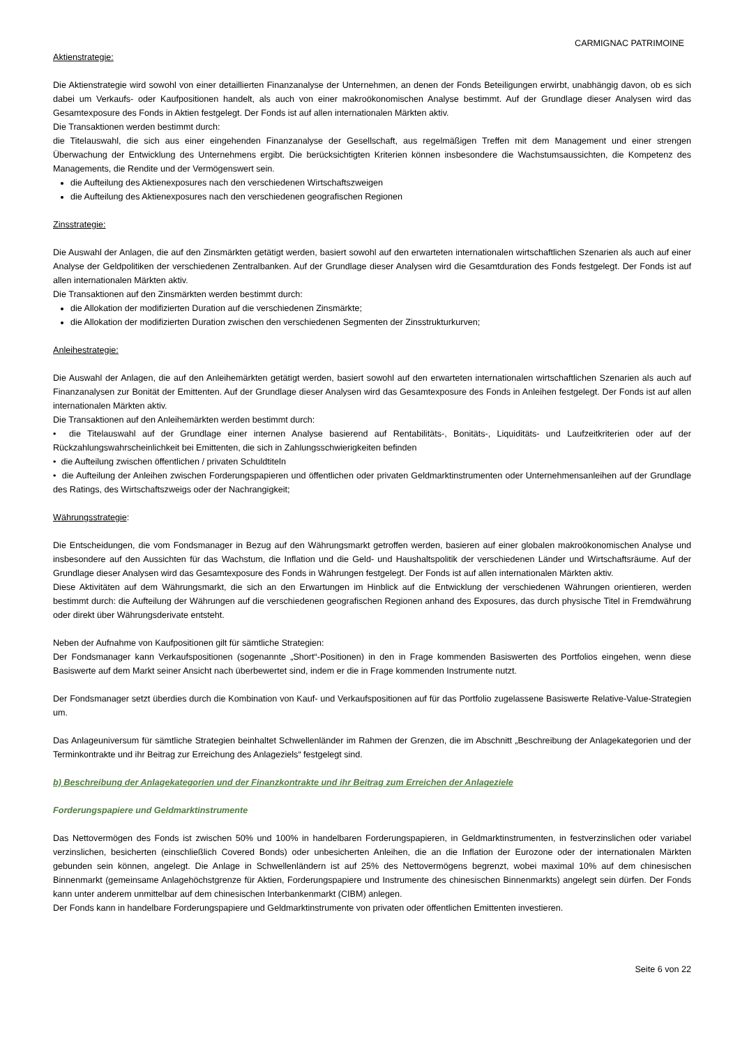CARMIGNAC PATRIMOINE
Aktienstrategie:
Die Aktienstrategie wird sowohl von einer detaillierten Finanzanalyse der Unternehmen, an denen der Fonds Beteiligungen erwirbt, unabhängig davon, ob es sich dabei um Verkaufs- oder Kaufpositionen handelt, als auch von einer makroökonomischen Analyse bestimmt. Auf der Grundlage dieser Analysen wird das Gesamtexposure des Fonds in Aktien festgelegt. Der Fonds ist auf allen internationalen Märkten aktiv.
Die Transaktionen werden bestimmt durch:
die Titelauswahl, die sich aus einer eingehenden Finanzanalyse der Gesellschaft, aus regelmäßigen Treffen mit dem Management und einer strengen Überwachung der Entwicklung des Unternehmens ergibt. Die berücksichtigten Kriterien können insbesondere die Wachstumsaussichten, die Kompetenz des Managements, die Rendite und der Vermögenswert sein.
die Aufteilung des Aktienexposures nach den verschiedenen Wirtschaftszweigen
die Aufteilung des Aktienexposures nach den verschiedenen geografischen Regionen
Zinsstrategie:
Die Auswahl der Anlagen, die auf den Zinsmärkten getätigt werden, basiert sowohl auf den erwarteten internationalen wirtschaftlichen Szenarien als auch auf einer Analyse der Geldpolitiken der verschiedenen Zentralbanken. Auf der Grundlage dieser Analysen wird die Gesamtduration des Fonds festgelegt. Der Fonds ist auf allen internationalen Märkten aktiv.
Die Transaktionen auf den Zinsmärkten werden bestimmt durch:
die Allokation der modifizierten Duration auf die verschiedenen Zinsmärkte;
die Allokation der modifizierten Duration zwischen den verschiedenen Segmenten der Zinsstrukturkurven;
Anleihestrategie:
Die Auswahl der Anlagen, die auf den Anleihemärkten getätigt werden, basiert sowohl auf den erwarteten internationalen wirtschaftlichen Szenarien als auch auf Finanzanalysen zur Bonität der Emittenten. Auf der Grundlage dieser Analysen wird das Gesamtexposure des Fonds in Anleihen festgelegt. Der Fonds ist auf allen internationalen Märkten aktiv.
Die Transaktionen auf den Anleihemärkten werden bestimmt durch:
• die Titelauswahl auf der Grundlage einer internen Analyse basierend auf Rentabilitäts-, Bonitäts-, Liquiditäts- und Laufzeitkriterien oder auf der Rückzahlungswahrscheinlichkeit bei Emittenten, die sich in Zahlungsschwierigkeiten befinden
• die Aufteilung zwischen öffentlichen / privaten Schuldtiteln
• die Aufteilung der Anleihen zwischen Forderungspapieren und öffentlichen oder privaten Geldmarktinstrumenten oder Unternehmensanleihen auf der Grundlage des Ratings, des Wirtschaftszweigs oder der Nachrangigkeit;
Währungsstrategie:
Die Entscheidungen, die vom Fondsmanager in Bezug auf den Währungsmarkt getroffen werden, basieren auf einer globalen makroökonomischen Analyse und insbesondere auf den Aussichten für das Wachstum, die Inflation und die Geld- und Haushaltspolitik der verschiedenen Länder und Wirtschaftsräume. Auf der Grundlage dieser Analysen wird das Gesamtexposure des Fonds in Währungen festgelegt. Der Fonds ist auf allen internationalen Märkten aktiv.
Diese Aktivitäten auf dem Währungsmarkt, die sich an den Erwartungen im Hinblick auf die Entwicklung der verschiedenen Währungen orientieren, werden bestimmt durch: die Aufteilung der Währungen auf die verschiedenen geografischen Regionen anhand des Exposures, das durch physische Titel in Fremdwährung oder direkt über Währungsderivate entsteht.
Neben der Aufnahme von Kaufpositionen gilt für sämtliche Strategien:
Der Fondsmanager kann Verkaufspositionen (sogenannte „Short“-Positionen) in den in Frage kommenden Basiswerten des Portfolios eingehen, wenn diese Basiswerte auf dem Markt seiner Ansicht nach überbewertet sind, indem er die in Frage kommenden Instrumente nutzt.
Der Fondsmanager setzt überdies durch die Kombination von Kauf- und Verkaufspositionen auf für das Portfolio zugelassene Basiswerte Relative-Value-Strategien um.
Das Anlageuniversum für sämtliche Strategien beinhaltet Schwellenländer im Rahmen der Grenzen, die im Abschnitt „Beschreibung der Anlagekategorien und der Terminkontrakte und ihr Beitrag zur Erreichung des Anlageziels“ festgelegt sind.
b) Beschreibung der Anlagekategorien und der Finanzkontrakte und ihr Beitrag zum Erreichen der Anlageziele
Forderungspapiere und Geldmarktinstrumente
Das Nettovermögen des Fonds ist zwischen 50% und 100% in handelbaren Forderungspapieren, in Geldmarktinstrumenten, in festverzinslichen oder variabel verzinslichen, besicherten (einschließlich Covered Bonds) oder unbesicherten Anleihen, die an die Inflation der Eurozone oder der internationalen Märkten gebunden sein können, angelegt. Die Anlage in Schwellenländern ist auf 25% des Nettovermögens begrenzt, wobei maximal 10% auf dem chinesischen Binnenmarkt (gemeinsame Anlagehöchstgrenze für Aktien, Forderungspapiere und Instrumente des chinesischen Binnenmarkts) angelegt sein dürfen. Der Fonds kann unter anderem unmittelbar auf dem chinesischen Interbankenmarkt (CIBM) anlegen.
Der Fonds kann in handelbare Forderungspapiere und Geldmarktinstrumente von privaten oder öffentlichen Emittenten investieren.
Seite 6 von 22